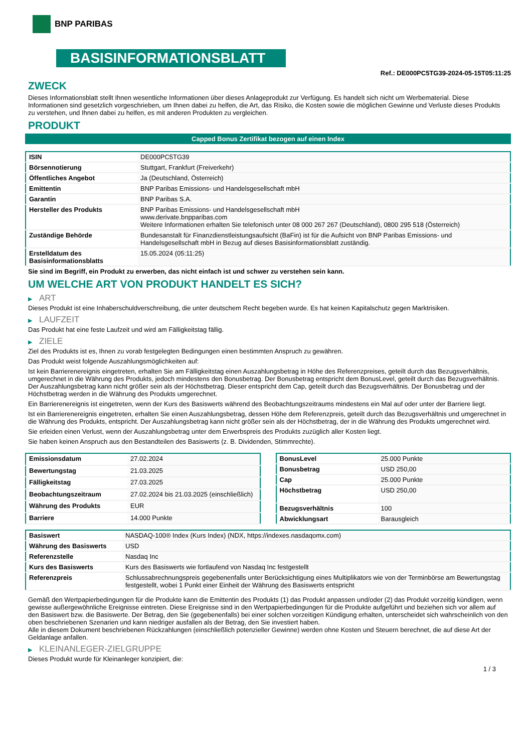BNP PARIBAS
BASISINFORMATIONSBLATT
Ref.: DE000PC5TG39-2024-05-15T05:11:25
ZWECK
Dieses Informationsblatt stellt Ihnen wesentliche Informationen über dieses Anlageprodukt zur Verfügung. Es handelt sich nicht um Werbematerial. Diese Informationen sind gesetzlich vorgeschrieben, um Ihnen dabei zu helfen, die Art, das Risiko, die Kosten sowie die möglichen Gewinne und Verluste dieses Produkts zu verstehen, und Ihnen dabei zu helfen, es mit anderen Produkten zu vergleichen.
PRODUKT
Capped Bonus Zertifikat bezogen auf einen Index
| ISIN | DE000PC5TG39 |
| Börsennotierung | Stuttgart, Frankfurt (Freiverkehr) |
| Öffentliches Angebot | Ja (Deutschland, Österreich) |
| Emittentin | BNP Paribas Emissions- und Handelsgesellschaft mbH |
| Garantin | BNP Paribas S.A. |
| Hersteller des Produkts | BNP Paribas Emissions- und Handelsgesellschaft mbH www.derivate.bnpparibas.com Weitere Informationen erhalten Sie telefonisch unter 08 000 267 267 (Deutschland), 0800 295 518 (Österreich) |
| Zuständige Behörde | Bundesanstalt für Finanzdienstleistungsaufsicht (BaFin) ist für die Aufsicht von BNP Paribas Emissions- und Handelsgesellschaft mbH in Bezug auf dieses Basisinformationsblatt zuständig. |
| Erstelldatum des Basisinformationsblatts | 15.05.2024 (05:11:25) |
Sie sind im Begriff, ein Produkt zu erwerben, das nicht einfach ist und schwer zu verstehen sein kann.
UM WELCHE ART VON PRODUKT HANDELT ES SICH?
▶ ART
Dieses Produkt ist eine Inhaberschuldverschreibung, die unter deutschem Recht begeben wurde. Es hat keinen Kapitalschutz gegen Marktrisiken.
▶ LAUFZEIT
Das Produkt hat eine feste Laufzeit und wird am Fälligkeitstag fällig.
▶ ZIELE
Ziel des Produkts ist es, Ihnen zu vorab festgelegten Bedingungen einen bestimmten Anspruch zu gewähren.
Das Produkt weist folgende Auszahlungsmöglichkeiten auf:
Ist kein Barrierenereignis eingetreten, erhalten Sie am Fälligkeitstag einen Auszahlungsbetrag in Höhe des Referenzpreises, geteilt durch das Bezugsverhältnis, umgerechnet in die Währung des Produkts, jedoch mindestens den Bonusbetrag. Der Bonusbetrag entspricht dem BonusLevel, geteilt durch das Bezugsverhältnis. Der Auszahlungsbetrag kann nicht größer sein als der Höchstbetrag. Dieser entspricht dem Cap, geteilt durch das Bezugsverhältnis. Der Bonusbetrag und der Höchstbetrag werden in die Währung des Produkts umgerechnet.
Ein Barrierenereignis ist eingetreten, wenn der Kurs des Basiswerts während des Beobachtungszeitraums mindestens ein Mal auf oder unter der Barriere liegt.
Ist ein Barrierenereignis eingetreten, erhalten Sie einen Auszahlungsbetrag, dessen Höhe dem Referenzpreis, geteilt durch das Bezugsverhältnis und umgerechnet in die Währung des Produkts, entspricht. Der Auszahlungsbetrag kann nicht größer sein als der Höchstbetrag, der in die Währung des Produkts umgerechnet wird.
Sie erleiden einen Verlust, wenn der Auszahlungsbetrag unter dem Erwerbspreis des Produkts zuzüglich aller Kosten liegt.
Sie haben keinen Anspruch aus den Bestandteilen des Basiswerts (z. B. Dividenden, Stimmrechte).
| Emissionsdatum | 27.02.2024 |
| Bewertungstag | 21.03.2025 |
| Fälligkeitstag | 27.03.2025 |
| Beobachtungszeitraum | 27.02.2024 bis 21.03.2025 (einschließlich) |
| Währung des Produkts | EUR |
| Barriere | 14.000 Punkte |
| BonusLevel | 25.000 Punkte |
| Bonusbetrag | USD 250,00 |
| Cap | 25.000 Punkte |
| Höchstbetrag | USD 250,00 |
| Bezugsverhältnis | 100 |
| Abwicklungsart | Barausgleich |
| Basiswert | NASDAQ-100® Index (Kurs Index) (NDX, https://indexes.nasdaqomx.com) |
| Währung des Basiswerts | USD |
| Referenzstelle | Nasdaq Inc |
| Kurs des Basiswerts | Kurs des Basiswerts wie fortlaufend von Nasdaq Inc festgestellt |
| Referenzpreis | Schlussabrechnungspreis gegebenenfalls unter Berücksichtigung eines Multiplikators wie von der Terminbörse am Bewertungstag festgestellt, wobei 1 Punkt einer Einheit der Währung des Basiswerts entspricht |
Gemäß den Wertpapierbedingungen für die Produkte kann die Emittentin des Produkts (1) das Produkt anpassen und/oder (2) das Produkt vorzeitig kündigen, wenn gewisse außergewöhnliche Ereignisse eintreten. Diese Ereignisse sind in den Wertpapierbedingungen für die Produkte aufgeführt und beziehen sich vor allem auf den Basiswert bzw. die Basiswerte. Der Betrag, den Sie (gegebenenfalls) bei einer solchen vorzeitigen Kündigung erhalten, unterscheidet sich wahrscheinlich von den oben beschriebenen Szenarien und kann niedriger ausfallen als der Betrag, den Sie investiert haben.
Alle in diesem Dokument beschriebenen Rückzahlungen (einschließlich potenzieller Gewinne) werden ohne Kosten und Steuern berechnet, die auf diese Art der Geldanlage anfallen.
▶ KLEINANLEGER-ZIELGRUPPE
Dieses Produkt wurde für Kleinanleger konzipiert, die:
1 / 3